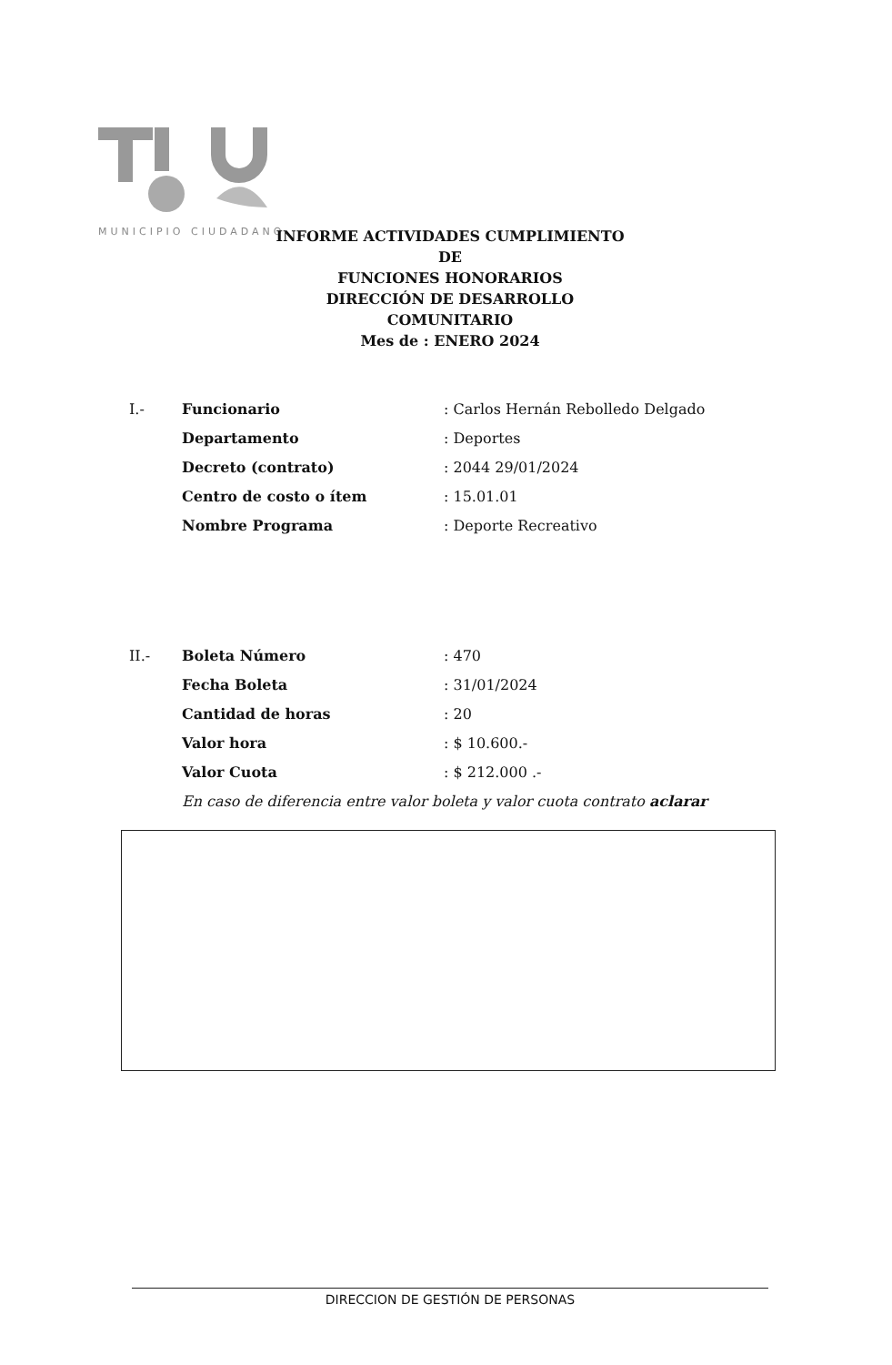MUNICIPIO CIUDADANO
INFORME ACTIVIDADES CUMPLIMIENTO DE
FUNCIONES HONORARIOS
DIRECCIÓN DE DESARROLLO COMUNITARIO
Mes de : ENERO 2024
I.- Funcionario: Carlos Hernán Rebolledo Delgado
Departamento: Deportes
Decreto (contrato): 2044 29/01/2024
Centro de costo o ítem: 15.01.01
Nombre Programa: Deporte Recreativo
II.- Boleta Número: 470
Fecha Boleta: 31/01/2024
Cantidad de horas: 20
Valor hora: $ 10.600.-
Valor Cuota: $ 212.000 .-
En caso de diferencia entre valor boleta y valor cuota contrato aclarar
DIRECCION DE GESTIÓN DE PERSONAS